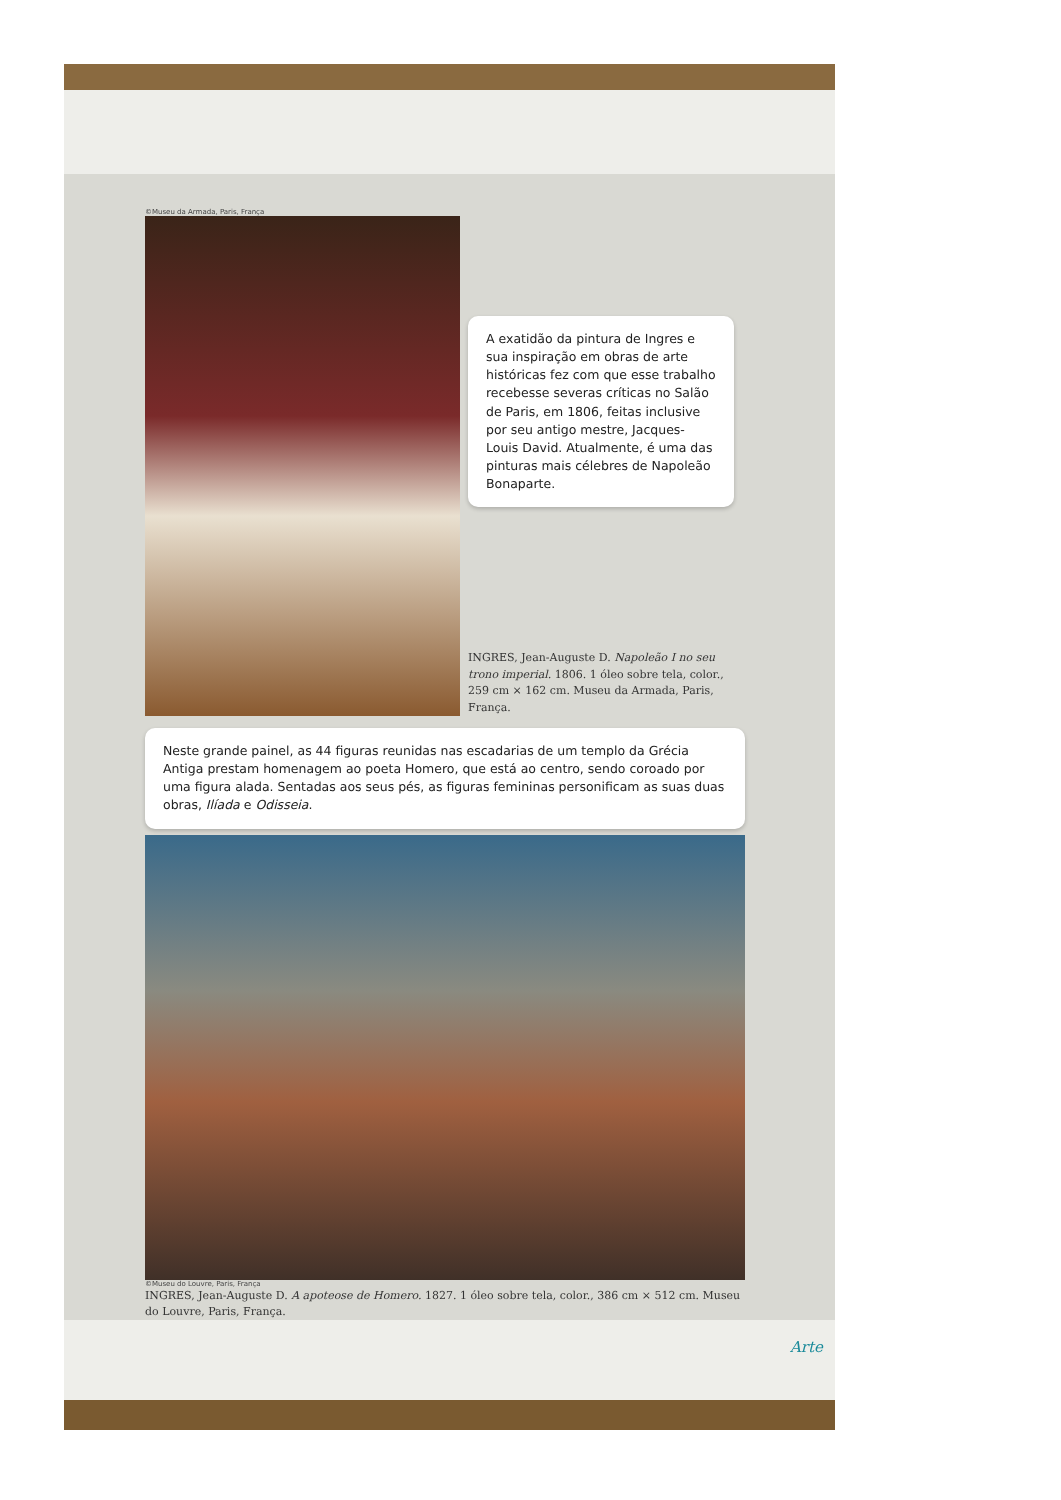©Museu da Armada, Paris, França
A exatidão da pintura de Ingres e sua inspiração em obras de arte históricas fez com que esse trabalho recebesse severas críticas no Salão de Paris, em 1806, feitas inclusive por seu antigo mestre, Jacques-Louis David. Atualmente, é uma das pinturas mais célebres de Napoleão Bonaparte.
INGRES, Jean-Auguste D. Napoleão I no seu trono imperial. 1806. 1 óleo sobre tela, color., 259 cm × 162 cm. Museu da Armada, Paris, França.
Neste grande painel, as 44 figuras reunidas nas escadarias de um templo da Grécia Antiga prestam homenagem ao poeta Homero, que está ao centro, sendo coroado por uma figura alada. Sentadas aos seus pés, as figuras femininas personificam as suas duas obras, Ilíada e Odisseia.
©Museu do Louvre, Paris, França
INGRES, Jean-Auguste D. A apoteose de Homero. 1827. 1 óleo sobre tela, color., 386 cm × 512 cm. Museu do Louvre, Paris, França.
Arte